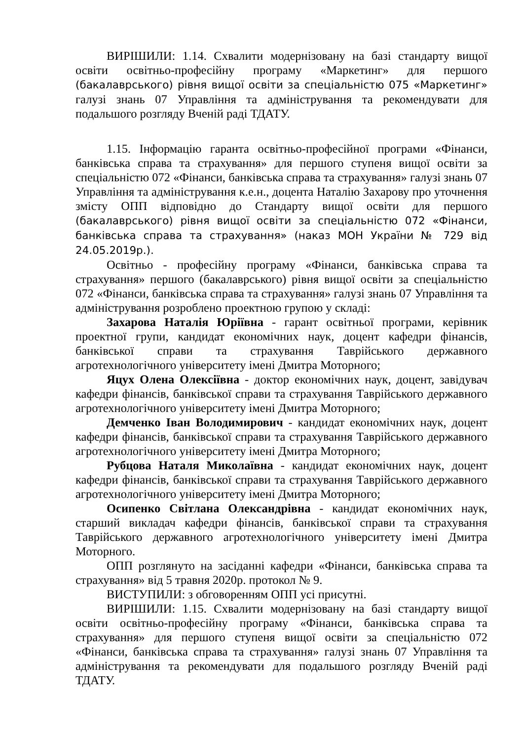ВИРІШИЛИ: 1.14. Схвалити модернізовану на базі стандарту вищої освіти освітньо-професійну програму «Маркетинг» для першого (бакалаврського) рівня вищої освіти за спеціальністю 075 «Маркетинг» галузі знань 07 Управління та адміністрування та рекомендувати для подальшого розгляду Вченій раді ТДАТУ.
1.15. Інформацію гаранта освітньо-професійної програми «Фінанси, банківська справа та страхування» для першого ступеня вищої освіти за спеціальністю 072 «Фінанси, банківська справа та страхування» галузі знань 07 Управління та адміністрування к.е.н., доцента Наталію Захарову про уточнення змісту ОПП відповідно до Стандарту вищої освіти для першого (бакалаврського) рівня вищої освіти за спеціальністю 072 «Фінанси, банківська справа та страхування» (наказ МОН України № 729 від 24.05.2019р.).
Освітньо - професійну програму «Фінанси, банківська справа та страхування» першого (бакалаврського) рівня вищої освіти за спеціальністю 072 «Фінанси, банківська справа та страхування» галузі знань 07 Управління та адміністрування розроблено проектною групою у складі:
Захарова Наталія Юріївна - гарант освітньої програми, керівник проектної групи, кандидат економічних наук, доцент кафедри фінансів, банківської справи та страхування Таврійського державного агротехнологічного університету імені Дмитра Моторного;
Яцух Олена Олексіївна - доктор економічних наук, доцент, завідувач кафедри фінансів, банківської справи та страхування Таврійського державного агротехнологічного університету імені Дмитра Моторного;
Демченко Іван Володимирович - кандидат економічних наук, доцент кафедри фінансів, банківської справи та страхування Таврійського державного агротехнологічного університету імені Дмитра Моторного;
Рубцова Наталя Миколаївна - кандидат економічних наук, доцент кафедри фінансів, банківської справи та страхування Таврійського державного агротехнологічного університету імені Дмитра Моторного;
Осипенко Світлана Олександрівна - кандидат економічних наук, старший викладач кафедри фінансів, банківської справи та страхування Таврійського державного агротехнологічного університету імені Дмитра Моторного.
ОПП розглянуто на засіданні кафедри «Фінанси, банківська справа та страхування» від 5 травня 2020р. протокол № 9.
ВИСТУПИЛИ: з обговоренням ОПП усі присутні.
ВИРІШИЛИ: 1.15. Схвалити модернізовану на базі стандарту вищої освіти освітньо-професійну програму «Фінанси, банківська справа та страхування» для першого ступеня вищої освіти за спеціальністю 072 «Фінанси, банківська справа та страхування» галузі знань 07 Управління та адміністрування та рекомендувати для подальшого розгляду Вченій раді ТДАТУ.